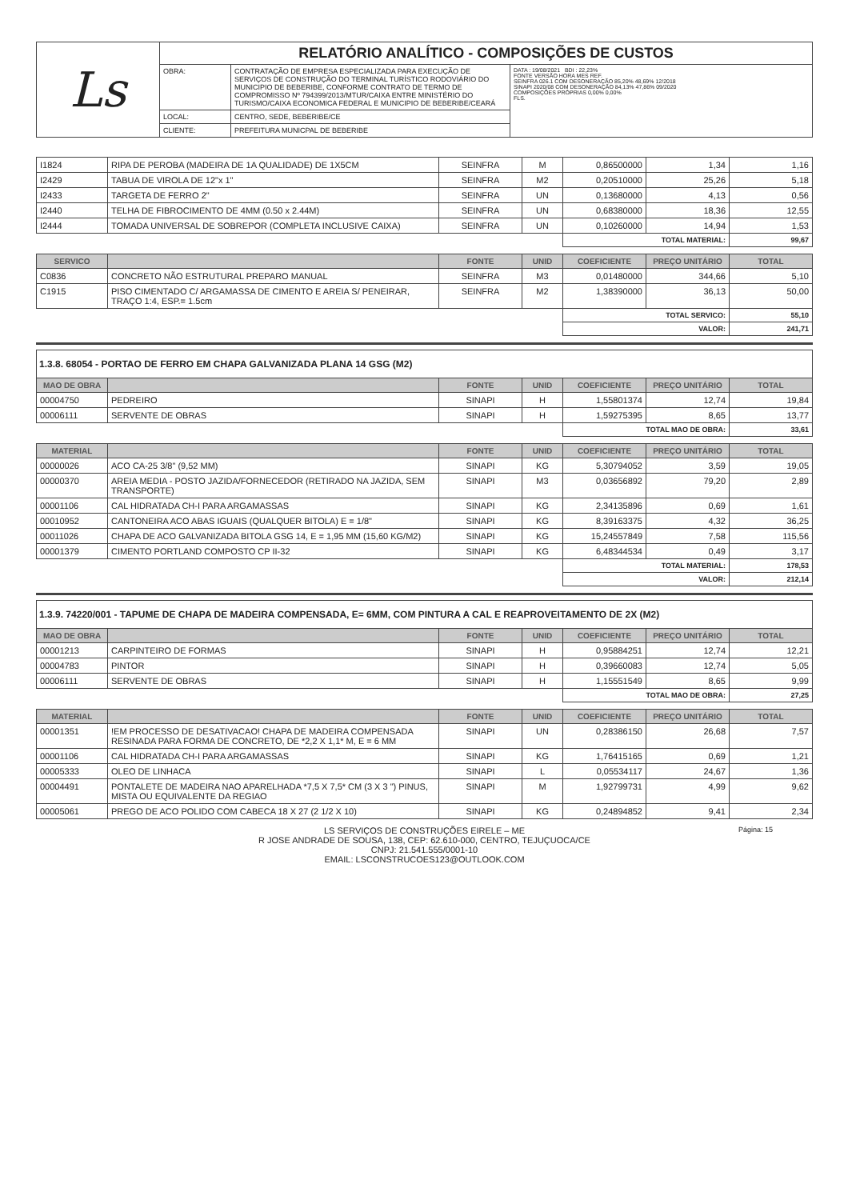| Ls | RELATÓRIO ANALÍTICO - COMPOSIÇÕES DE CUSTOS | | |
| | OBRA: | CONTRATAÇÃO DE EMPRESA ESPECIALIZADA PARA EXECUÇÃO DE SERVIÇOS DE CONSTRUÇÃO DO TERMINAL TURÍSTICO RODOVIÁRIO DO MUNICIPIO DE BEBERIBE, CONFORME CONTRATO DE TERMO DE COMPROMISSO Nº 794399/2013/MTUR/CAIXA ENTRE MINISTÉRIO DO TURISMO/CAIXA ECONOMICA FEDERAL E MUNICIPIO DE BEBERIBE/CEARÁ | DATA : 19/08/2021 BDI : 22,23% FONTE VERSÃO HORA MES REF. SEINFRA 026.1 COM DESONERAÇÃO 85,20% 48,69% 12/2018 SINAPI 2020/08 COM DESONERAÇÃO 84,13% 47,86% 09/2020 COMPOSIÇÕES PRÓPRIAS 0,00% 0,00% FLS. |
| | LOCAL: | CENTRO, SEDE, BEBERIBE/CE | |
| | CLIENTE: | PREFEITURA MUNICPAL DE BEBERIBE | |
| I1824 | RIPA DE PEROBA (MADEIRA DE 1A QUALIDADE) DE 1X5CM | SEINFRA | M | 0,86500000 | 1,34 | 1,16 |
| I2429 | TABUA DE VIROLA DE 12"x 1" | SEINFRA | M2 | 0,20510000 | 25,26 | 5,18 |
| I2433 | TARGETA DE FERRO 2" | SEINFRA | UN | 0,13680000 | 4,13 | 0,56 |
| I2440 | TELHA DE FIBROCIMENTO DE 4MM (0.50 x 2.44M) | SEINFRA | UN | 0,68380000 | 18,36 | 12,55 |
| I2444 | TOMADA UNIVERSAL DE SOBREPOR (COMPLETA INCLUSIVE CAIXA) | SEINFRA | UN | 0,10260000 | 14,94 | 1,53 |
| | | | | TOTAL MATERIAL: | | 99,67 |
| SERVICO | | FONTE | UNID | COEFICIENTE | PREÇO UNITÁRIO | TOTAL |
| --- | --- | --- | --- | --- | --- | --- |
| C0836 | CONCRETO NÃO ESTRUTURAL PREPARO MANUAL | SEINFRA | M3 | 0,01480000 | 344,66 | 5,10 |
| C1915 | PISO CIMENTADO C/ ARGAMASSA DE CIMENTO E AREIA S/ PENEIRAR, TRAÇO 1:4, ESP.= 1.5cm | SEINFRA | M2 | 1,38390000 | 36,13 | 50,00 |
| | | | | TOTAL SERVICO: | | 55,10 |
| | | | | VALOR: | | 241,71 |
1.3.8. 68054 - PORTAO DE FERRO EM CHAPA GALVANIZADA PLANA 14 GSG (M2)
| MAO DE OBRA | | FONTE | UNID | COEFICIENTE | PREÇO UNITÁRIO | TOTAL |
| --- | --- | --- | --- | --- | --- | --- |
| 00004750 | PEDREIRO | SINAPI | H | 1,55801374 | 12,74 | 19,84 |
| 00006111 | SERVENTE DE OBRAS | SINAPI | H | 1,59275395 | 8,65 | 13,77 |
| | | | | TOTAL MAO DE OBRA: | | 33,61 |
| MATERIAL | | FONTE | UNID | COEFICIENTE | PREÇO UNITÁRIO | TOTAL |
| --- | --- | --- | --- | --- | --- | --- |
| 00000026 | ACO CA-25 3/8" (9,52 MM) | SINAPI | KG | 5,30794052 | 3,59 | 19,05 |
| 00000370 | AREIA MEDIA - POSTO JAZIDA/FORNECEDOR (RETIRADO NA JAZIDA, SEM TRANSPORTE) | SINAPI | M3 | 0,03656892 | 79,20 | 2,89 |
| 00001106 | CAL HIDRATADA CH-I PARA ARGAMASSAS | SINAPI | KG | 2,34135896 | 0,69 | 1,61 |
| 00010952 | CANTONEIRA ACO ABAS IGUAIS (QUALQUER BITOLA) E = 1/8" | SINAPI | KG | 8,39163375 | 4,32 | 36,25 |
| 00011026 | CHAPA DE ACO GALVANIZADA BITOLA GSG 14, E = 1,95 MM (15,60 KG/M2) | SINAPI | KG | 15,24557849 | 7,58 | 115,56 |
| 00001379 | CIMENTO PORTLAND COMPOSTO CP II-32 | SINAPI | KG | 6,48344534 | 0,49 | 3,17 |
| | | | | TOTAL MATERIAL: | | 178,53 |
| | | | | VALOR: | | 212,14 |
1.3.9. 74220/001 - TAPUME DE CHAPA DE MADEIRA COMPENSADA, E= 6MM, COM PINTURA A CAL E REAPROVEITAMENTO DE 2X (M2)
| MAO DE OBRA | | FONTE | UNID | COEFICIENTE | PREÇO UNITÁRIO | TOTAL |
| --- | --- | --- | --- | --- | --- | --- |
| 00001213 | CARPINTEIRO DE FORMAS | SINAPI | H | 0,95884251 | 12,74 | 12,21 |
| 00004783 | PINTOR | SINAPI | H | 0,39660083 | 12,74 | 5,05 |
| 00006111 | SERVENTE DE OBRAS | SINAPI | H | 1,15551549 | 8,65 | 9,99 |
| | | | | TOTAL MAO DE OBRA: | | 27,25 |
| MATERIAL | | FONTE | UNID | COEFICIENTE | PREÇO UNITÁRIO | TOTAL |
| --- | --- | --- | --- | --- | --- | --- |
| 00001351 | !EM PROCESSO DE DESATIVACAO! CHAPA DE MADEIRA COMPENSADA RESINADA PARA FORMA DE CONCRETO, DE *2,2 X 1,1* M, E = 6 MM | SINAPI | UN | 0,28386150 | 26,68 | 7,57 |
| 00001106 | CAL HIDRATADA CH-I PARA ARGAMASSAS | SINAPI | KG | 1,76415165 | 0,69 | 1,21 |
| 00005333 | OLEO DE LINHACA | SINAPI | L | 0,05534117 | 24,67 | 1,36 |
| 00004491 | PONTALETE DE MADEIRA NAO APARELHADA *7,5 X 7,5* CM (3 X 3 ") PINUS, MISTA OU EQUIVALENTE DA REGIAO | SINAPI | M | 1,92799731 | 4,99 | 9,62 |
| 00005061 | PREGO DE ACO POLIDO COM CABECA 18 X 27 (2 1/2 X 10) | SINAPI | KG | 0,24894852 | 9,41 | 2,34 |
Página: 15 LS SERVIÇOS DE CONSTRUÇÕES EIRELE – ME
R JOSE ANDRADE DE SOUSA, 138, CEP: 62.610-000, CENTRO, TEJUÇUOCA/CE
CNPJ: 21.541.555/0001-10
EMAIL: LSCONSTRUCOES123@OUTLOOK.COM